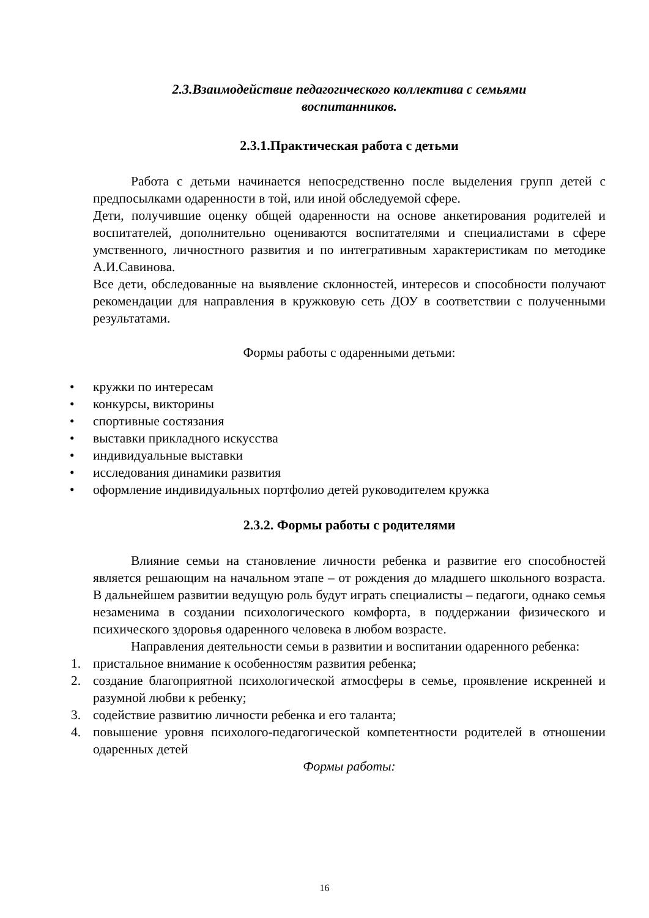2.3.Взаимодействие педагогического коллектива с семьями
воспитанников.
2.3.1.Практическая работа с детьми
Работа с детьми начинается непосредственно после выделения групп детей с предпосылками одаренности в той, или иной обследуемой сфере.
Дети, получившие оценку общей одаренности на основе анкетирования родителей и воспитателей, дополнительно оцениваются воспитателями и специалистами в сфере умственного, личностного развития и по интегративным характеристикам по методике А.И.Савинова.
Все дети, обследованные на выявление склонностей, интересов и способности получают рекомендации для направления в кружковую сеть ДОУ в соответствии с полученными результатами.
Формы работы с одаренными детьми:
• кружки по интересам
• конкурсы, викторины
• спортивные состязания
• выставки прикладного искусства
• индивидуальные выставки
• исследования динамики развития
• оформление индивидуальных портфолио детей руководителем кружка
2.3.2. Формы работы с родителями
Влияние семьи на становление личности ребенка и развитие его способностей является решающим на начальном этапе – от рождения до младшего школьного возраста. В дальнейшем развитии ведущую роль будут играть специалисты – педагоги, однако семья незаменима в создании психологического комфорта, в поддержании физического и психического здоровья одаренного человека в любом возрасте.
Направления деятельности семьи в развитии и воспитании одаренного ребенка:
1. пристальное внимание к особенностям развития ребенка;
2. создание благоприятной психологической атмосферы в семье, проявление искренней и разумной любви к ребенку;
3. содействие развитию личности ребенка и его таланта;
4. повышение уровня психолого-педагогической компетентности родителей в отношении одаренных детей
Формы работы:
16